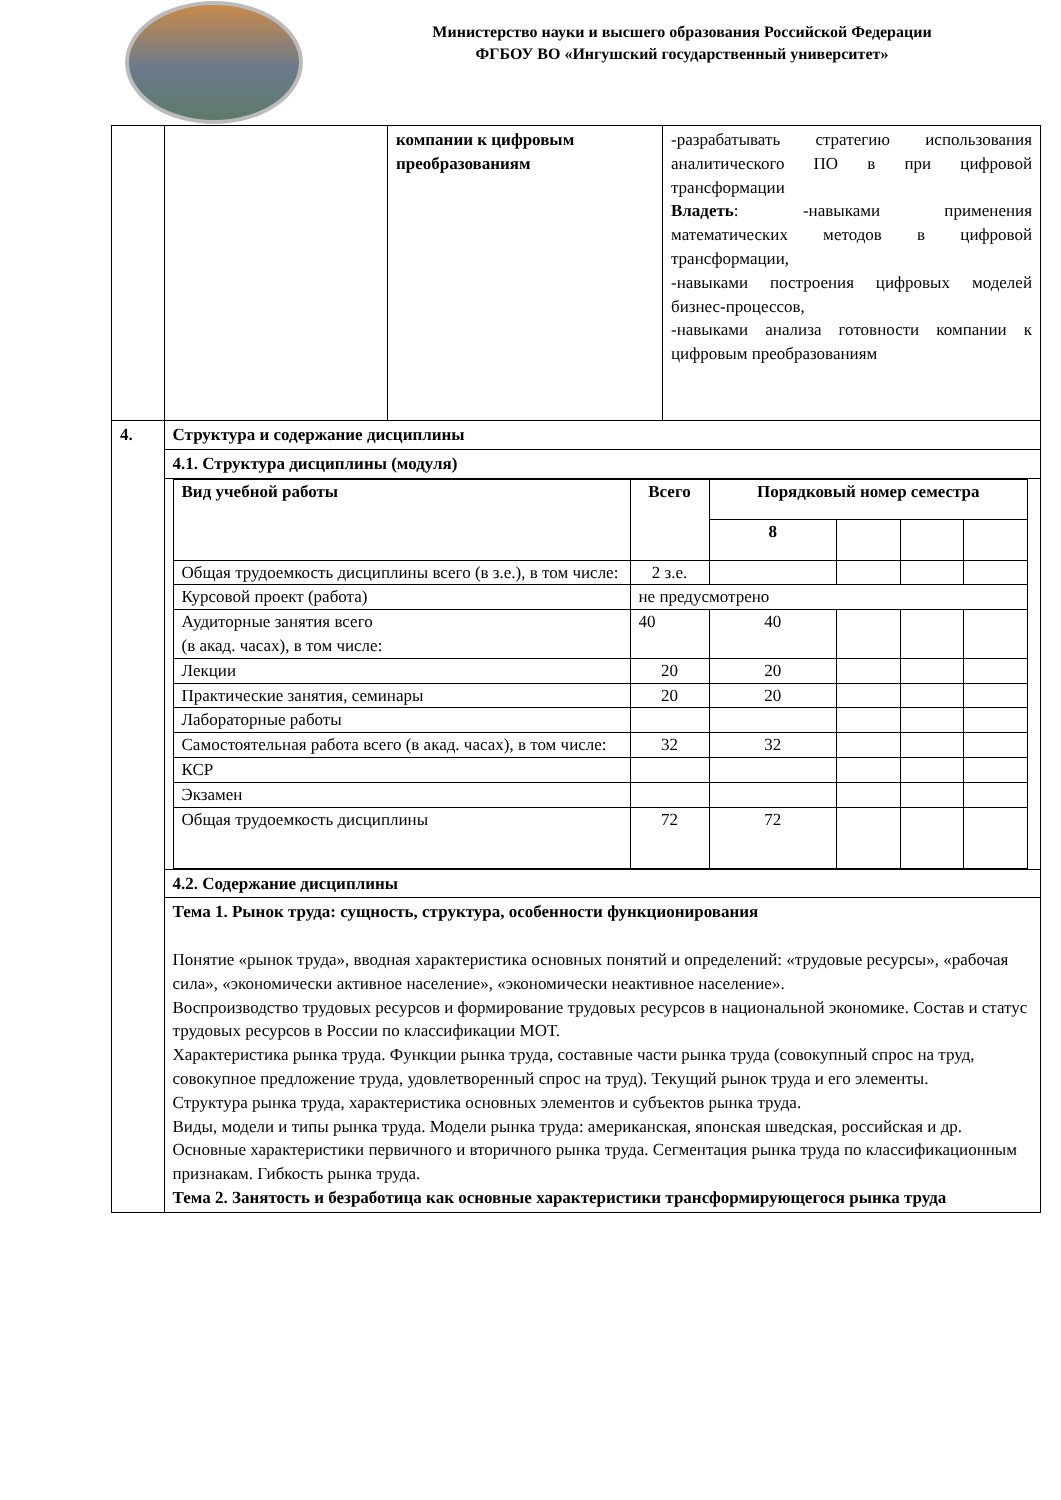Министерство науки и высшего образования Российской Федерации
ФГБОУ ВО «Ингушский государственный университет»
| | | компании к цифровым преобразованиям | -разрабатывать стратегию использования аналитического ПО в при цифровой трансформации Владеть : -навыками применения математических методов в цифровой трансформации, -навыками построения цифровых моделей бизнес-процессов, -навыками анализа готовности компании к цифровым преобразованиям |
| 4. | Структура и содержание дисциплины | | |
| | 4.1. Структура дисциплины (модуля) | | |
| | / Вид учебной работы / Всего / Порядковый номер семестра / / / / / --- / --- / --- / --- / --- / --- / / / / 8 / / / / / Общая трудоемкость дисциплины всего (в з.е.), в том числе: / 2 з.е. / / / / / / Курсовой проект (работа) / не предусмотрено / / / / / / Аудиторные занятия всего (в акад. часах), в том числе: / 40 / 40 / / / / / Лекции / 20 / 20 / / / / / Практические занятия, семинары / 20 / 20 / / / / / Лабораторные работы / / / / / / / Самостоятельная работа всего (в акад. часах), в том числе: / 32 / 32 / / / / / КСР / / / / / / / Экзамен / / / / / / / Общая трудоемкость дисциплины / 72 / 72 / / / / | | |
| | 4.2. Содержание дисциплины | | |
| | Тема 1. Рынок труда: сущность, структура, особенности функционирования Понятие «рынок труда», вводная характеристика основных понятий и определений: «трудовые ресурсы», «рабочая сила», «экономически активное население», «экономически неактивное население». Воспроизводство трудовых ресурсов и формирование трудовых ресурсов в национальной экономике. Состав и статус трудовых ресурсов в России по классификации МОТ. Характеристика рынка труда. Функции рынка труда, составные части рынка труда (совокупный спрос на труд, совокупное предложение труда, удовлетворенный спрос на труд). Текущий рынок труда и его элементы. Структура рынка труда, характеристика основных элементов и субъектов рынка труда. Виды, модели и типы рынка труда. Модели рынка труда: американская, японская шведская, российская и др. Основные характеристики первичного и вторичного рынка труда. Сегментация рынка труда по классификационным признакам. Гибкость рынка труда. Тема 2. Занятость и безработица как основные характеристики трансформирующегося рынка труда | | |